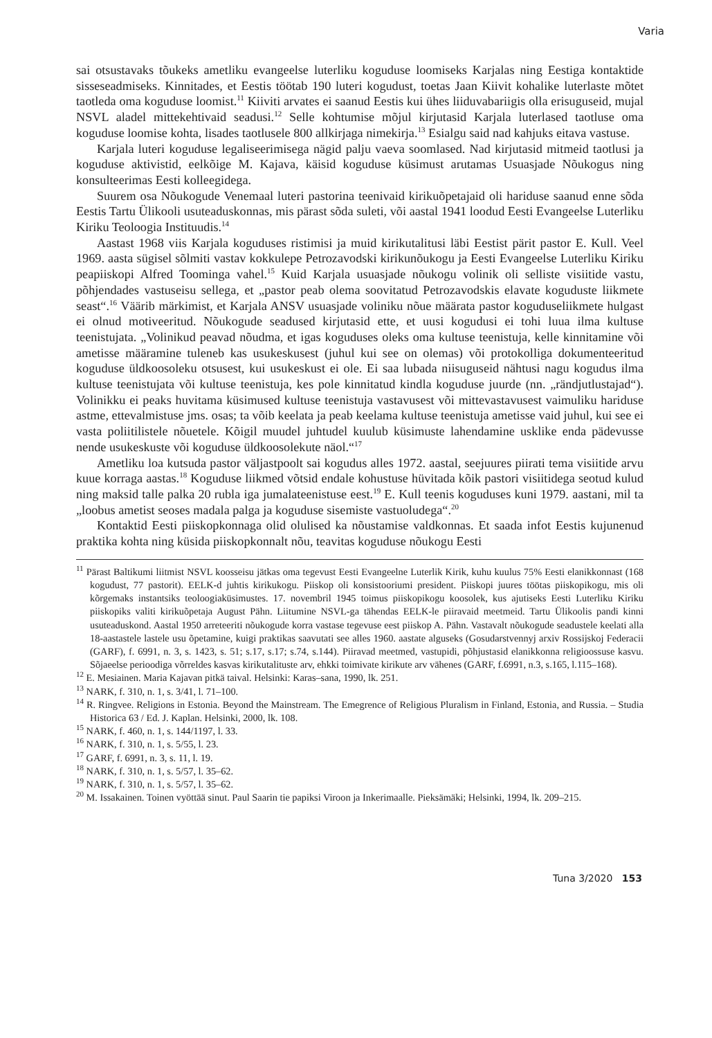Varia
sai otsustavaks tõukeks ametliku evangeelse luterliku koguduse loomiseks Karjalas ning Eestiga kontaktide sisseseadmiseks. Kinnitades, et Eestis töötab 190 luteri kogudust, toetas Jaan Kiivit kohalike luterlaste mõtet taotleda oma koguduse loomist.<sup>11</sup> Kiiviti arvates ei saanud Eestis kui ühes liiduvabariigis olla erisuguseid, mujal NSVL aladel mittekehtivaid seadusi.<sup>12</sup> Selle kohtumise mõjul kirjutasid Karjala luterlased taotluse oma koguduse loomise kohta, lisades taotlusele 800 allkirjaga nimekirja.<sup>13</sup> Esialgu said nad kahjuks eitava vastuse.
Karjala luteri koguduse legaliseerimisega nägid palju vaeva soomlased. Nad kirjutasid mitmeid taotlusi ja koguduse aktivistid, eelkõige M. Kajava, käisid koguduse küsimust arutamas Usuasjade Nõukogus ning konsulteerimas Eesti kolleegidega.
Suurem osa Nõukogude Venemaal luteri pastorina teenivaid kirikuõpetajaid oli hariduse saanud enne sõda Eestis Tartu Ülikooli usuteaduskonnas, mis pärast sõda suleti, või aastal 1941 loodud Eesti Evangeelse Luterliku Kiriku Teoloogia Instituudis.<sup>14</sup>
Aastast 1968 viis Karjala koguduses ristimisi ja muid kirikutalitusi läbi Eestist pärit pastor E. Kull. Veel 1969. aasta sügisel sõlmiti vastav kokkulepe Petrozavodski kirikunõukogu ja Eesti Evangeelse Luterliku Kiriku peapiiskopi Alfred Toominga vahel.<sup>15</sup> Kuid Karjala usuasjade nõukogu volinik oli selliste visiitide vastu, põhjendades vastuseisu sellega, et „pastor peab olema soovitatud Petrozavodskis elavate koguduste liikmete seast“.<sup>16</sup> Väärib märkimist, et Karjala ANSV usuasjade voliniku nõue määrata pastor koguduseliikmete hulgast ei olnud motiveeritud. Nõukogude seadused kirjutasid ette, et uusi kogudusi ei tohi luua ilma kultuse teenistujata. „Volinikud peavad nõudma, et igas koguduses oleks oma kultuse teenistuja, kelle kinnitamine või ametisse määramine tuleneb kas usukeskusest (juhul kui see on olemas) või protokolliga dokumenteeritud koguduse üldkoosoleku otsusest, kui usukeskust ei ole. Ei saa lubada niisuguseid nähtusi nagu kogudus ilma kultuse teenistujata või kultuse teenistuja, kes pole kinnitatud kindla koguduse juurde (nn. „rändjutlustajad“). Volinikku ei peaks huvitama küsimused kultuse teenistuja vastavusest või mittevastavusest vaimuliku hariduse astme, ettevalmistuse jms. osas; ta võib keelata ja peab keelama kultuse teenistuja ametisse vaid juhul, kui see ei vasta poliitilistele nõuetele. Kõigil muudel juhtudel kuulub küsimuste lahendamine usklike enda pädevusse nende usukeskuste või koguduse üldkoosolekute näol.“<sup>17</sup>
Ametliku loa kutsuda pastor väljastpoolt sai kogudus alles 1972. aastal, seejuures piirati tema visiitide arvu kuue korraga aastas.<sup>18</sup> Koguduse liikmed võtsid endale kohustuse hüvitada kõik pastori visiitidega seotud kulud ning maksid talle palka 20 rubla iga jumalateenistuse eest.<sup>19</sup> E. Kull teenis koguduses kuni 1979. aastani, mil ta „loobus ametist seoses madala palga ja koguduse sisemiste vastuoludega“.<sup>20</sup>
Kontaktid Eesti piiskopkonnaga olid olulised ka nõustamise valdkonnas. Et saada infot Eestis kujunenud praktika kohta ning küsida piiskopkonnalt nõu, teavitas koguduse nõukogu Eesti
<sup>11</sup> Pärast Baltikumi liitmist NSVL koosseisu jätkas oma tegevust Eesti Evangeelne Luterlik Kirik, kuhu kuulus 75% Eesti elanikkonnast (168 kogudust, 77 pastorit). EELK-d juhtis kirikukogu. Piiskop oli konsistooriumi president. Piiskopi juures töötas piiskopikogu, mis oli kõrgemaks instantsiks teoloogiaküsimustes. 17. novembril 1945 toimus piiskopikogu koosolek, kus ajutiseks Eesti Luterliku Kiriku piiskopiks valiti kirikuõpetaja August Pähn. Liitumine NSVL-ga tähendas EELK-le piiravaid meetmeid. Tartu Ülikoolis pandi kinni usuteaduskond. Aastal 1950 arreteeriti nõukogude korra vastase tegevuse eest piiskop A. Pähn. Vastavalt nõukogude seadustele keelati alla 18-aastastele lastele usu õpetamine, kuigi praktikas saavutati see alles 1960. aastate alguseks (Gosudarstvennyj arxiv Rossijskoj Federacii (GARF), f. 6991, n. 3, s. 1423, s. 51; s.17, s.17; s.74, s.144). Piiravad meetmed, vastupidi, põhjustasid elanikkonna religioossuse kasvu. Sõjaeelse perioodiga võrreldes kasvas kirikutalituste arv, ehkki toimivate kirikute arv vähenes (GARF, f.6991, n.3, s.165, l.115–168).
<sup>12</sup> E. Mesiainen. Maria Kajavan pitkä taival. Helsinki: Karas–sana, 1990, lk. 251.
<sup>13</sup> NARK, f. 310, n. 1, s. 3/41, l. 71–100.
<sup>14</sup> R. Ringvee. Religions in Estonia. Beyond the Mainstream. The Emegrence of Religious Pluralism in Finland, Estonia, and Russia. – Studia Historica 63 / Ed. J. Kaplan. Helsinki, 2000, lk. 108.
<sup>15</sup> NARK, f. 460, n. 1, s. 144/1197, l. 33.
<sup>16</sup> NARK, f. 310, n. 1, s. 5/55, l. 23.
<sup>17</sup> GARF, f. 6991, n. 3, s. 11, l. 19.
<sup>18</sup> NARK, f. 310, n. 1, s. 5/57, l. 35–62.
<sup>19</sup> NARK, f. 310, n. 1, s. 5/57, l. 35–62.
<sup>20</sup> M. Issakainen. Toinen vyöttää sinut. Paul Saarin tie papiksi Viroon ja Inkerimaalle. Pieksämäki; Helsinki, 1994, lk. 209–215.
Tuna 3/2020 153